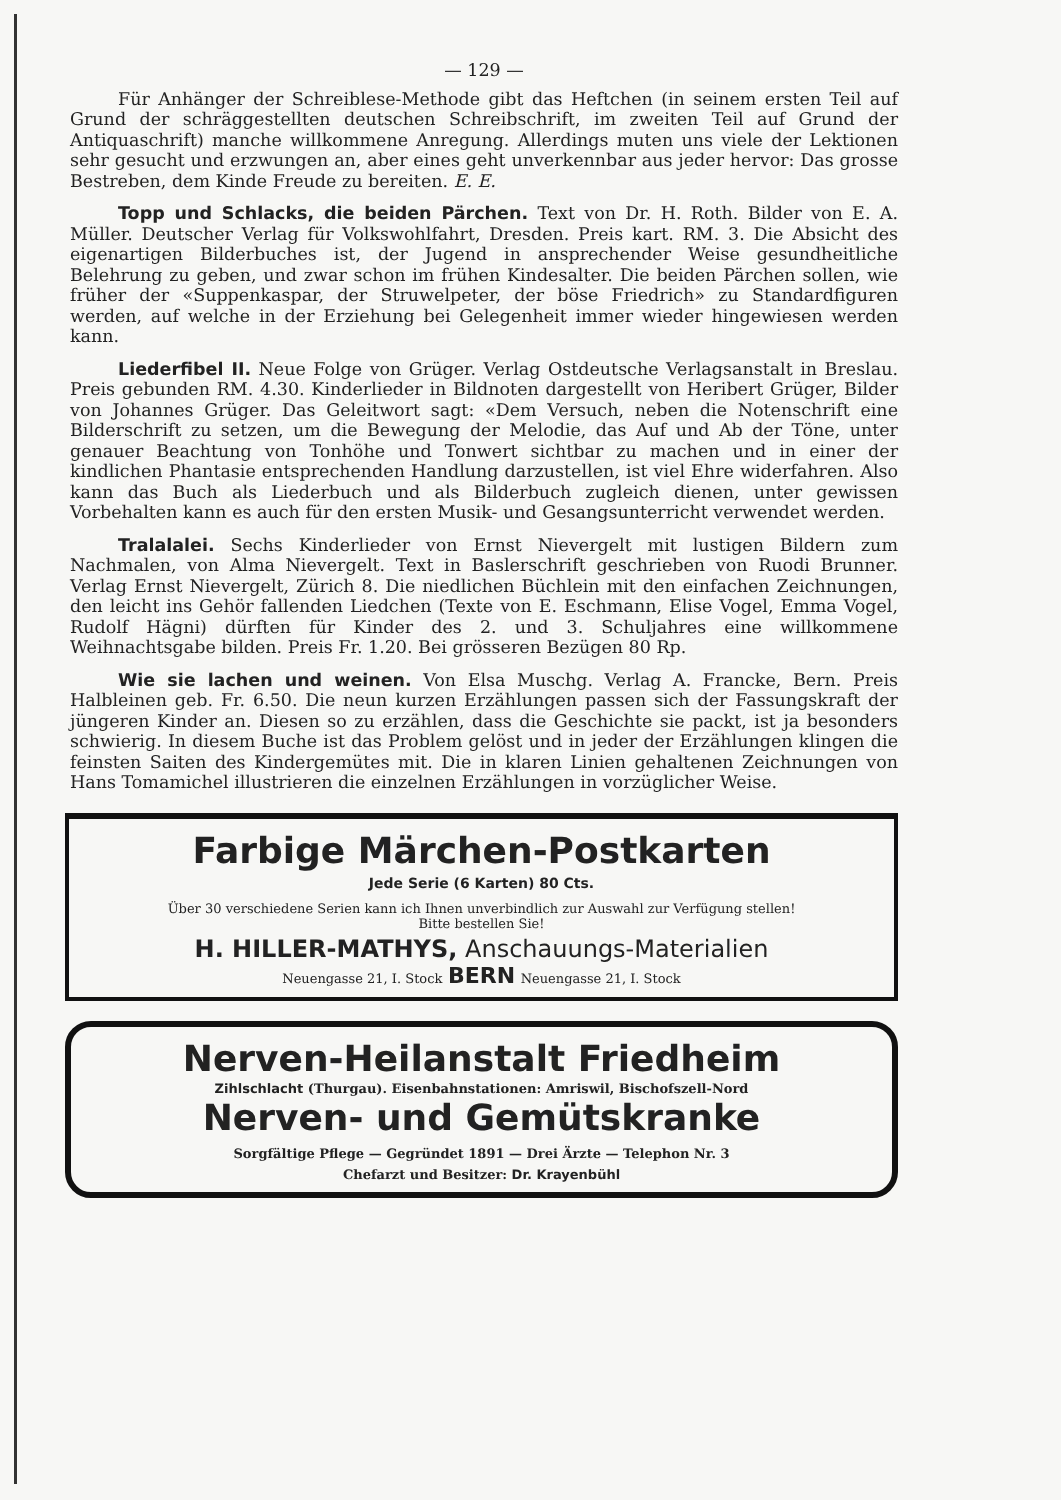— 129 —
Für Anhänger der Schreiblese-Methode gibt das Heftchen (in seinem ersten Teil auf Grund der schräggestellten deutschen Schreibschrift, im zweiten Teil auf Grund der Antiquaschrift) manche willkommene Anregung. Allerdings muten uns viele der Lektionen sehr gesucht und erzwungen an, aber eines geht unverkennbar aus jeder hervor: Das grosse Bestreben, dem Kinde Freude zu bereiten. E. E.
Topp und Schlacks, die beiden Pärchen. Text von Dr. H. Roth. Bilder von E. A. Müller. Deutscher Verlag für Volkswohlfahrt, Dresden. Preis kart. RM. 3. Die Absicht des eigenartigen Bilderbuches ist, der Jugend in ansprechender Weise gesundheitliche Belehrung zu geben, und zwar schon im frühen Kindesalter. Die beiden Pärchen sollen, wie früher der «Suppenkaspar, der Struwelpeter, der böse Friedrich» zu Standardfiguren werden, auf welche in der Erziehung bei Gelegenheit immer wieder hingewiesen werden kann.
Liederfibel II. Neue Folge von Grüger. Verlag Ostdeutsche Verlagsanstalt in Breslau. Preis gebunden RM. 4.30. Kinderlieder in Bildnoten dargestellt von Heribert Grüger, Bilder von Johannes Grüger. Das Geleitwort sagt: «Dem Versuch, neben die Notenschrift eine Bilderschrift zu setzen, um die Bewegung der Melodie, das Auf und Ab der Töne, unter genauer Beachtung von Tonhöhe und Tonwert sichtbar zu machen und in einer der kindlichen Phantasie entsprechenden Handlung darzustellen, ist viel Ehre widerfahren. Also kann das Buch als Liederbuch und als Bilderbuch zugleich dienen, unter gewissen Vorbehalten kann es auch für den ersten Musik- und Gesangsunterricht verwendet werden.
Tralalalei. Sechs Kinderlieder von Ernst Nievergelt mit lustigen Bildern zum Nachmalen, von Alma Nievergelt. Text in Baslerschrift geschrieben von Ruodi Brunner. Verlag Ernst Nievergelt, Zürich 8. Die niedlichen Büchlein mit den einfachen Zeichnungen, den leicht ins Gehör fallenden Liedchen (Texte von E. Eschmann, Elise Vogel, Emma Vogel, Rudolf Hägni) dürften für Kinder des 2. und 3. Schuljahres eine willkommene Weihnachtsgabe bilden. Preis Fr. 1.20. Bei grösseren Bezügen 80 Rp.
Wie sie lachen und weinen. Von Elsa Muschg. Verlag A. Francke, Bern. Preis Halbleinen geb. Fr. 6.50. Die neun kurzen Erzählungen passen sich der Fassungskraft der jüngeren Kinder an. Diesen so zu erzählen, dass die Geschichte sie packt, ist ja besonders schwierig. In diesem Buche ist das Problem gelöst und in jeder der Erzählungen klingen die feinsten Saiten des Kindergemütes mit. Die in klaren Linien gehaltenen Zeichnungen von Hans Tomamichel illustrieren die einzelnen Erzählungen in vorzüglicher Weise.
Farbige Märchen-Postkarten
Jede Serie (6 Karten) 80 Cts.
Über 30 verschiedene Serien kann ich Ihnen unverbindlich zur Auswahl zur Verfügung stellen!
Bitte bestellen Sie!
H. HILLER-MATHYS, Anschauungs-Materialien
Neuengasse 21, I. Stock BERN Neuengasse 21, I. Stock
Nerven-Heilanstalt Friedheim
Zihlschlacht (Thurgau). Eisenbahnstationen: Amriswil, Bischofszell-Nord
Nerven- und Gemütskranke
Sorgfältige Pflege — Gegründet 1891 — Drei Ärzte — Telephon Nr. 3
Chefarzt und Besitzer: Dr. Krayenbühl